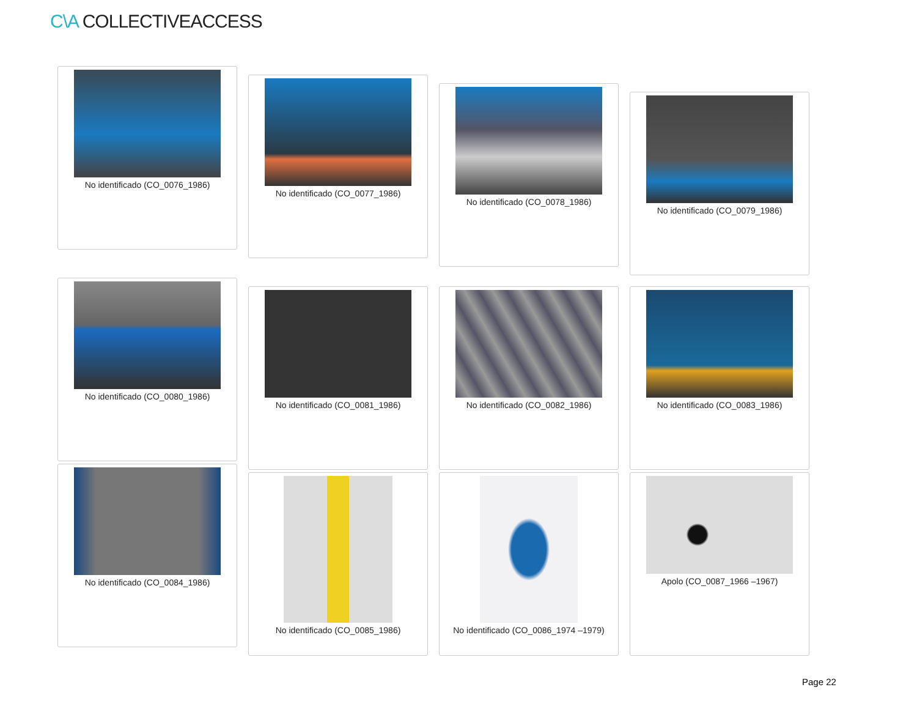C\A COLLECTIVEACCESS
No identificado (CO_0076_1986)
No identificado (CO_0077_1986)
No identificado (CO_0078_1986)
No identificado (CO_0079_1986)
No identificado (CO_0080_1986)
No identificado (CO_0081_1986) No identificado (CO_0082_1986) No identificado (CO_0083_1986)
No identificado (CO_0084_1986)
No identificado (CO_0085_1986) No identificado (CO_0086_1974 –1979)
Apolo (CO_0087_1966 –1967)
Page 22